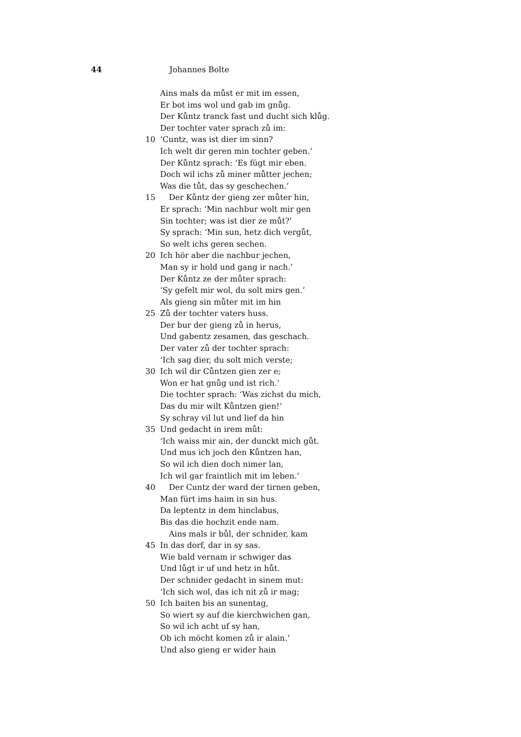44 Johannes Bolte
Ains mals da můst er mit im essen,
Er bot ims wol und gab im gnůg.
Der Kůntz tranck fast und ducht sich klůg.
Der tochter vater sprach zů im:
10 ‘Cuntz, was ist dier im sinn?
Ich welt dir geren min tochter geben.’
Der Kůntz sprach: ‘Es fügt mir eben.
Doch wil ichs zů miner můtter jechen;
Was die tůt, das sy geschechen.’
15 Der Kůntz der gieng zer můter hin,
Er sprach: ‘Min nachbur wolt mir gen
Sin tochter; was ist dier ze můt?’
Sy sprach: ‘Min sun, hetz dich vergůt,
So welt ichs geren sechen.
20 Ich hör aber die nachbur jechen,
Man sy ir hold und gang ir nach.’
Der Kůntz ze der můter sprach:
‘Sy gefelt mir wol, du solt mirs gen.’
Als gieng sin můter mit im hin
25 Zů der tochter vaters huss.
Der bur der gieng zů in herus,
Und gabentz zesamen, das geschach.
Der vater zů der tochter sprach:
‘Ich sag dier, du solt mich verste;
30 Ich wil dir Cůntzen gien zer e;
Won er hat gnůg und ist rich.’
Die tochter sprach: ‘Was zichst du mich,
Das du mir wilt Kůntzen gien!’
Sy schray vil lut und lief da hin
35 Und gedacht in irem můt:
‘Ich waiss mir ain, der dunckt mich gůt.
Und mus ich joch den Kůntzen han,
So wil ich dien doch nimer lan,
Ich wil gar fraintlich mit im leben.’
40 Der Cuntz der ward der tirnen geben,
Man fürt ims haim in sin hus.
Da leptentz in dem hinclabus,
Bis das die hochzit ende nam.
Ains mals ir bůl, der schnider, kam
45 In das dorf, dar in sy sas.
Wie bald vernam ir schwiger das
Und lůgt ir uf und hetz in hůt.
Der schnider gedacht in sinem mut:
‘Ich sich wol, das ich nit zů ir mag;
50 Ich baiten bis an sunentag,
So wiert sy auf die kierchwichen gan,
So wil ich acht uf sy han,
Ob ich möcht komen zů ir alain.’
Und also gieng er wider hain